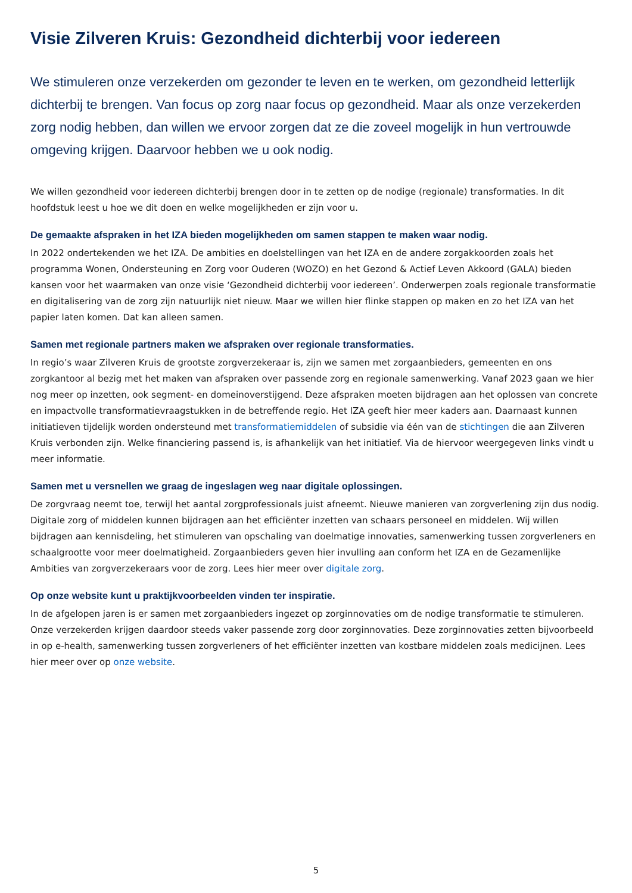Visie Zilveren Kruis: Gezondheid dichterbij voor iedereen
We stimuleren onze verzekerden om gezonder te leven en te werken, om gezondheid letterlijk dichterbij te brengen. Van focus op zorg naar focus op gezondheid. Maar als onze verzekerden zorg nodig hebben, dan willen we ervoor zorgen dat ze die zoveel mogelijk in hun vertrouwde omgeving krijgen. Daarvoor hebben we u ook nodig.
We willen gezondheid voor iedereen dichterbij brengen door in te zetten op de nodige (regionale) transformaties. In dit hoofdstuk leest u hoe we dit doen en welke mogelijkheden er zijn voor u.
De gemaakte afspraken in het IZA bieden mogelijkheden om samen stappen te maken waar nodig.
In 2022 ondertekenden we het IZA. De ambities en doelstellingen van het IZA en de andere zorgakkoorden zoals het programma Wonen, Ondersteuning en Zorg voor Ouderen (WOZO) en het Gezond & Actief Leven Akkoord (GALA) bieden kansen voor het waarmaken van onze visie ‘Gezondheid dichterbij voor iedereen’. Onderwerpen zoals regionale transformatie en digitalisering van de zorg zijn natuurlijk niet nieuw. Maar we willen hier flinke stappen op maken en zo het IZA van het papier laten komen. Dat kan alleen samen.
Samen met regionale partners maken we afspraken over regionale transformaties.
In regio’s waar Zilveren Kruis de grootste zorgverzekeraar is, zijn we samen met zorgaanbieders, gemeenten en ons zorgkantoor al bezig met het maken van afspraken over passende zorg en regionale samenwerking. Vanaf 2023 gaan we hier nog meer op inzetten, ook segment- en domeinoverstijgend. Deze afspraken moeten bijdragen aan het oplossen van concrete en impactvolle transformatievraagstukken in de betreffende regio. Het IZA geeft hier meer kaders aan. Daarnaast kunnen initiatieven tijdelijk worden ondersteund met transformatiemiddelen of subsidie via één van de stichtingen die aan Zilveren Kruis verbonden zijn. Welke financiering passend is, is afhankelijk van het initiatief. Via de hiervoor weergegeven links vindt u meer informatie.
Samen met u versnellen we graag de ingeslagen weg naar digitale oplossingen.
De zorgvraag neemt toe, terwijl het aantal zorgprofessionals juist afneemt. Nieuwe manieren van zorgverlening zijn dus nodig. Digitale zorg of middelen kunnen bijdragen aan het efficiënter inzetten van schaars personeel en middelen. Wij willen bijdragen aan kennisdeling, het stimuleren van opschaling van doelmatige innovaties, samenwerking tussen zorgverleners en schaalgrootte voor meer doelmatigheid. Zorgaanbieders geven hier invulling aan conform het IZA en de Gezamenlijke Ambities van zorgverzekeraars voor de zorg. Lees hier meer over digitale zorg.
Op onze website kunt u praktijkvoorbeelden vinden ter inspiratie.
In de afgelopen jaren is er samen met zorgaanbieders ingezet op zorginnovaties om de nodige transformatie te stimuleren. Onze verzekerden krijgen daardoor steeds vaker passende zorg door zorginnovaties. Deze zorginnovaties zetten bijvoorbeeld in op e-health, samenwerking tussen zorgverleners of het efficiënter inzetten van kostbare middelen zoals medicijnen. Lees hier meer over op onze website.
5